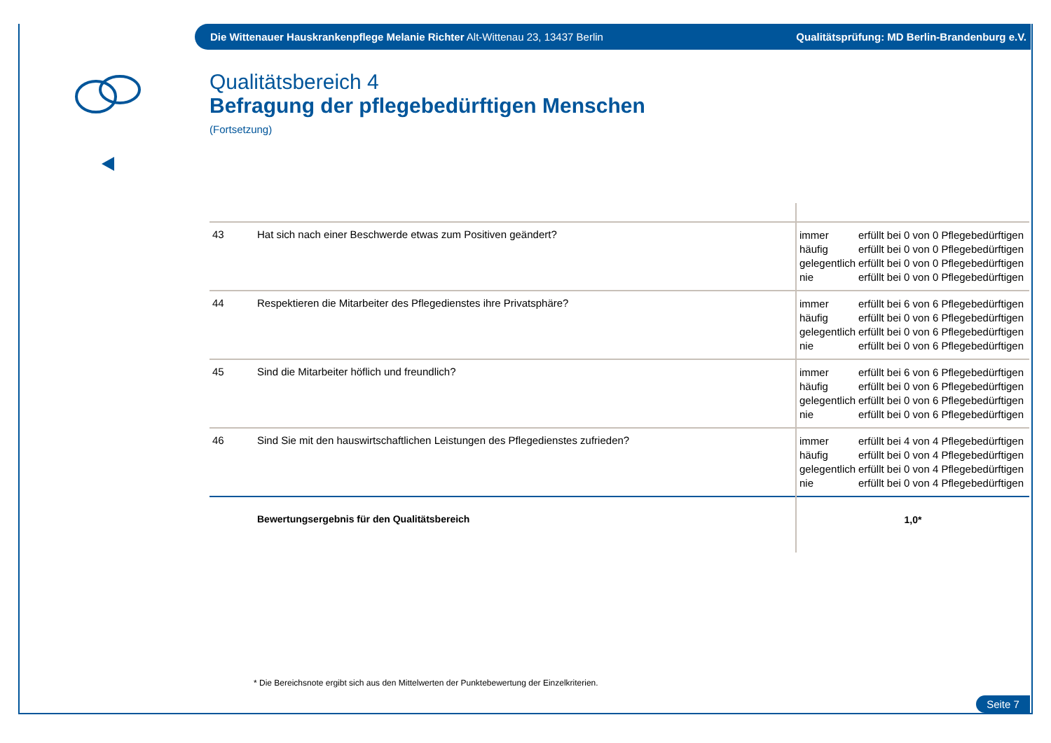Die Wittenauer Hauskrankenpflege Melanie Richter Alt-Wittenau 23, 13437 Berlin Qualitätsprüfung: MD Berlin-Brandenburg e.V.
Qualitätsbereich 4
Befragung der pflegebedürftigen Menschen
(Fortsetzung)
| 43 | Hat sich nach einer Beschwerde etwas zum Positiven geändert? | immer erfüllt bei 0 von 0 Pflegebedürftigen häufig erfüllt bei 0 von 0 Pflegebedürftigen gelegentlich erfüllt bei 0 von 0 Pflegebedürftigen nie erfüllt bei 0 von 0 Pflegebedürftigen |
| 44 | Respektieren die Mitarbeiter des Pflegedienstes ihre Privatsphäre? | immer erfüllt bei 6 von 6 Pflegebedürftigen häufig erfüllt bei 0 von 6 Pflegebedürftigen gelegentlich erfüllt bei 0 von 6 Pflegebedürftigen nie erfüllt bei 0 von 6 Pflegebedürftigen |
| 45 | Sind die Mitarbeiter höflich und freundlich? | immer erfüllt bei 6 von 6 Pflegebedürftigen häufig erfüllt bei 0 von 6 Pflegebedürftigen gelegentlich erfüllt bei 0 von 6 Pflegebedürftigen nie erfüllt bei 0 von 6 Pflegebedürftigen |
| 46 | Sind Sie mit den hauswirtschaftlichen Leistungen des Pflegedienstes zufrieden? | immer erfüllt bei 4 von 4 Pflegebedürftigen häufig erfüllt bei 0 von 4 Pflegebedürftigen gelegentlich erfüllt bei 0 von 4 Pflegebedürftigen nie erfüllt bei 0 von 4 Pflegebedürftigen |
| | Bewertungsergebnis für den Qualitätsbereich | 1,0* |
* Die Bereichsnote ergibt sich aus den Mittelwerten der Punktebewertung der Einzelkriterien.
Seite 7